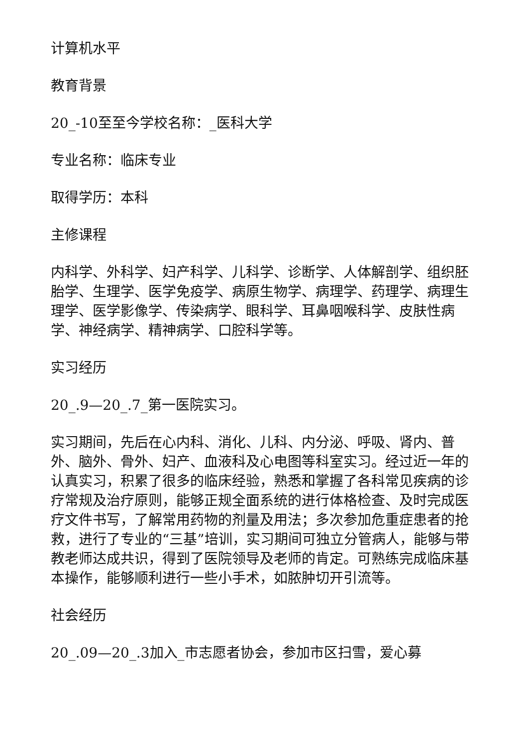计算机水平
教育背景
20_-10至至今学校名称：_医科大学
专业名称：临床专业
取得学历：本科
主修课程
内科学、外科学、妇产科学、儿科学、诊断学、人体解剖学、组织胚胎学、生理学、医学免疫学、病原生物学、病理学、药理学、病理生理学、医学影像学、传染病学、眼科学、耳鼻咽喉科学、皮肤性病学、神经病学、精神病学、口腔科学等。
实习经历
20_.9—20_.7_第一医院实习。
实习期间，先后在心内科、消化、儿科、内分泌、呼吸、肾内、普外、脑外、骨外、妇产、血液科及心电图等科室实习。经过近一年的认真实习，积累了很多的临床经验，熟悉和掌握了各科常见疾病的诊疗常规及治疗原则，能够正规全面系统的进行体格检查、及时完成医疗文件书写，了解常用药物的剂量及用法；多次参加危重症患者的抢救，进行了专业的“三基”培训，实习期间可独立分管病人，能够与带教老师达成共识，得到了医院领导及老师的肯定。可熟练完成临床基本操作，能够顺利进行一些小手术，如脓肿切开引流等。
社会经历
20_.09—20_.3加入_市志愿者协会，参加市区扫雪，爱心募